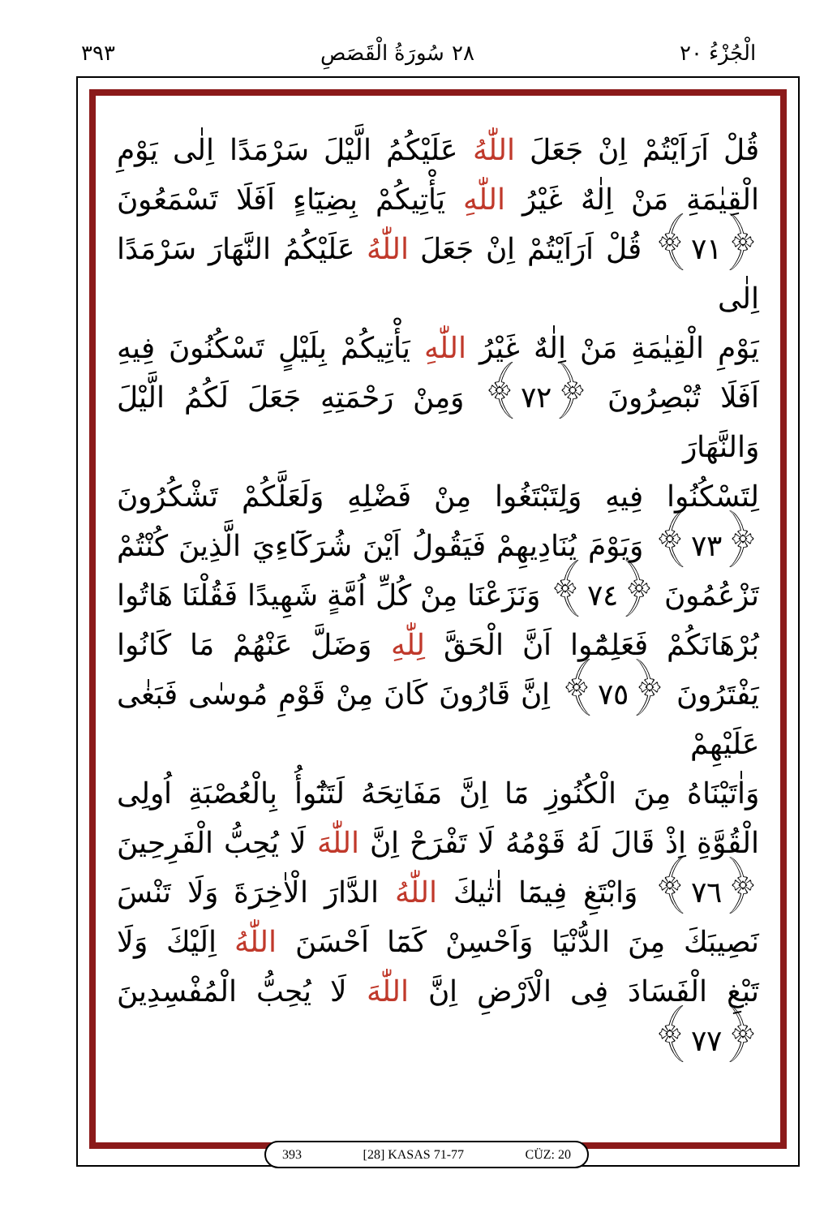الْجُزْءُ ٢٠ ٢٨ سُورَةُ الْقَصَصِ ٣٩٣
قُلْ اَرَاَيْتُمْ اِنْ جَعَلَ اللّٰهُ عَلَيْكُمُ الَّيْلَ سَرْمَدًا اِلٰى يَوْمِ
الْقِيٰمَةِ مَنْ اِلٰهٌ غَيْرُ اللّٰهِ يَأْتِيكُمْ بِضِيَٓاءٍ اَفَلَا تَسْمَعُونَ
﴿٧١﴾ قُلْ اَرَاَيْتُمْ اِنْ جَعَلَ اللّٰهُ عَلَيْكُمُ النَّهَارَ سَرْمَدًا اِلٰى
يَوْمِ الْقِيٰمَةِ مَنْ اِلٰهٌ غَيْرُ اللّٰهِ يَأْتِيكُمْ بِلَيْلٍ تَسْكُنُونَ فِيهِ
اَفَلَا تُبْصِرُونَ ﴿٧٢﴾ وَمِنْ رَحْمَتِهِ جَعَلَ لَكُمُ الَّيْلَ وَالنَّهَارَ
لِتَسْكُنُوا فِيهِ وَلِتَبْتَغُوا مِنْ فَضْلِهِ وَلَعَلَّكُمْ تَشْكُرُونَ
﴿٧٣﴾ وَيَوْمَ يُنَادِيهِمْ فَيَقُولُ اَيْنَ شُرَكَٓاءِيَ الَّذِينَ كُنْتُمْ
تَزْعُمُونَ ﴿٧٤﴾ وَنَزَعْنَا مِنْ كُلِّ اُمَّةٍ شَهِيدًا فَقُلْنَا هَاتُوا
بُرْهَانَكُمْ فَعَلِمُٓوا اَنَّ الْحَقَّ لِلّٰهِ وَضَلَّ عَنْهُمْ مَا كَانُوا
يَفْتَرُونَ ﴿٧٥﴾ اِنَّ قَارُونَ كَانَ مِنْ قَوْمِ مُوسٰى فَبَغٰى عَلَيْهِمْ
وَاٰتَيْنَاهُ مِنَ الْكُنُوزِ مَٓا اِنَّ مَفَاتِحَهُ لَتَنُٓوأُ بِالْعُصْبَةِ اُولِى
الْقُوَّةِ اِذْ قَالَ لَهُ قَوْمُهُ لَا تَفْرَحْ اِنَّ اللّٰهَ لَا يُحِبُّ الْفَرِحِينَ
﴿٧٦﴾ وَابْتَغِ فِيمَٓا اٰتٰيكَ اللّٰهُ الدَّارَ الْاٰخِرَةَ وَلَا تَنْسَ
نَصِيبَكَ مِنَ الدُّنْيَا وَاَحْسِنْ كَمَٓا اَحْسَنَ اللّٰهُ اِلَيْكَ وَلَا
تَبْغِ الْفَسَادَ فِى الْاَرْضِ اِنَّ اللّٰهَ لَا يُحِبُّ الْمُفْسِدِينَ ﴿٧٧﴾
393 [28] KASAS 71-77 CÜZ: 20